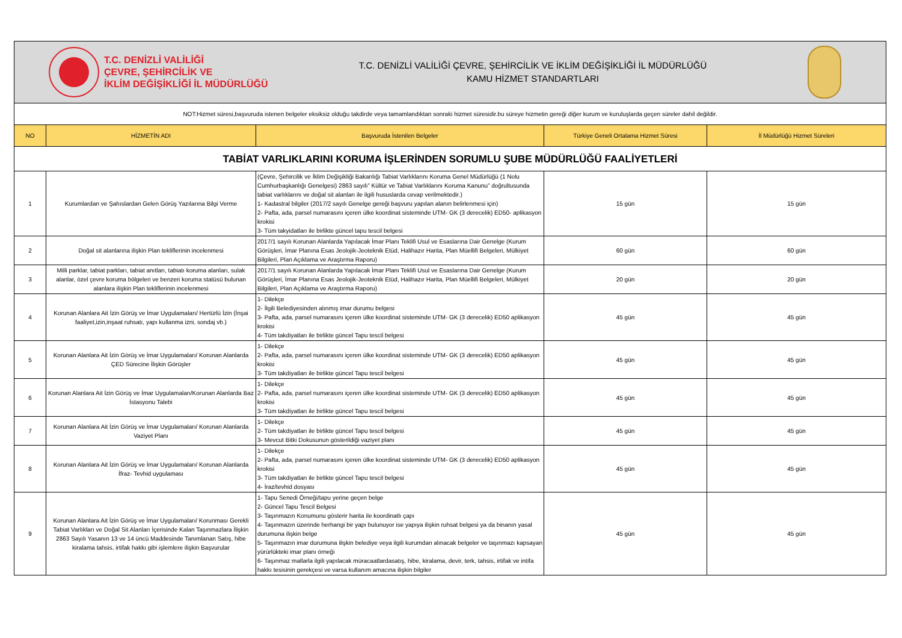| T.C. DENİZLİ VALİLİĞİ ÇEVRE, ŞEHİRCİLİK VE İKLİM DEĞİŞİKLİĞİ İL MÜDÜRLÜĞÜ T.C. DENİZLİ VALİLİĞİ ÇEVRE, ŞEHİRCİLİK VE İKLİM DEĞİŞİKLİĞİ İL MÜDÜRLÜĞÜ KAMU HİZMET STANDARTLARI | | | | |
| NOT:Hizmet süresi,başvuruda istenen belgeler eksiksiz olduğu takdirde veya tamamlandıktan sonraki hizmet süresidir.bu süreye hizmetin gereği diğer kurum ve kuruluşlarda geçen süreler dahil değildir. | | | | |
| NO | HİZMETİN ADI | Başvuruda İstenilen Belgeler | Türkiye Geneli Ortalama Hizmet Süresi | İl Müdürlüğü Hizmet Süreleri |
| TABİAT VARLIKLARINI KORUMA İŞLERİNDEN SORUMLU ŞUBE MÜDÜRLÜĞÜ FAALİYETLERİ | | | | |
| 1 | Kurumlardan ve Şahıslardan Gelen Görüş Yazılarına Bilgi Verme | (Çevre, Şehircilik ve İklim Değişikliği Bakanlığı Tabiat Varlıklarını Koruma Genel Müdürlüğü (1 Nolu Cumhurbaşkanlığı Genelgesi) 2863 sayılı” Kültür ve Tabiat Varlıklarını Koruma Kanunu” doğrultusunda tabiat varlıklarını ve doğal sit alanları ile ilgili hususlarda cevap verilmektedir.) 1- Kadastral bilgiler (2017/2 sayılı Genelge gereği başvuru yapılan alanın belirlenmesi için) 2- Pafta, ada, parsel numarasını içeren ülke koordinat sisteminde UTM- GK (3 derecelik) ED50- aplikasyon krokisi 3- Tüm takyidatları ile birlikte güncel tapu tescil belgesi | 15 gün | 15 gün |
| 2 | Doğal sit alanlarına ilişkin Plan tekliflerinin incelenmesi | 2017/1 sayılı Korunan Alanlarda Yapılacak İmar Planı Teklifi Usul ve Esaslarına Dair Genelge (Kurum Görüşleri, İmar Planına Esas Jeolojik-Jeoteknik Etüd, Halihazır Harita, Plan Müellifi Belgeleri, Mülkiyet Bilgileri, Plan Açıklama ve Araştırma Raporu) | 60 gün | 60 gün |
| 3 | Milli parklar, tabiat parkları, tabiat anıtları, tabiatı koruma alanları, sulak alanlar, özel çevre koruma bölgeleri ve benzeri koruma statüsü bulunan alanlara ilişkin Plan tekliflerinin incelenmesi | 2017/1 sayılı Korunan Alanlarda Yapılacak İmar Planı Teklifi Usul ve Esaslarına Dair Genelge (Kurum Görüşleri, İmar Planına Esas Jeolojik-Jeoteknik Etüd, Halihazır Harita, Plan Müellifi Belgeleri, Mülkiyet Bilgileri, Plan Açıklama ve Araştırma Raporu) | 20 gün | 20 gün |
| 4 | Korunan Alanlara Ait İzin Görüş ve İmar Uygulamaları/ Hertürlü İzin (İnşai faaliyet,izin,inşaat ruhsatı, yapı kullanma izni, sondaj vb.) | 1- Dilekçe 2- İlgili Belediyesinden alınmış imar durumu belgesi 3- Pafta, ada, parsel numarasını içeren ülke koordinat sisteminde UTM- GK (3 derecelik) ED50 aplikasyon krokisi 4- Tüm takdiyatları ile birlikte güncel Tapu tescil belgesi | 45 gün | 45 gün |
| 5 | Korunan Alanlara Ait İzin Görüş ve İmar Uygulamaları/ Korunan Alanlarda ÇED Sürecine İlişkin Görüşler | 1- Dilekçe 2- Pafta, ada, parsel numarasını içeren ülke koordinat sisteminde UTM- GK (3 derecelik) ED50 aplikasyon krokisi 3- Tüm takdiyatları ile birlikte güncel Tapu tescil belgesi | 45 gün | 45 gün |
| 6 | Korunan Alanlara Ait İzin Görüş ve İmar Uygulamaları/Korunan Alanlarda Baz İstasyonu Talebi | 1- Dilekçe 2- Pafta, ada, parsel numarasını içeren ülke koordinat sisteminde UTM- GK (3 derecelik) ED50 aplikasyon krokisi 3- Tüm takdiyatları ile birlikte güncel Tapu tescil belgesi | 45 gün | 45 gün |
| 7 | Korunan Alanlara Ait İzin Görüş ve İmar Uygulamaları/ Korunan Alanlarda Vaziyet Planı | 1- Dilekçe 2- Tüm takdiyatları ile birlikte güncel Tapu tescil belgesi 3- Mevcut Bitki Dokusunun gösterildiği vaziyet planı | 45 gün | 45 gün |
| 8 | Korunan Alanlara Ait İzin Görüş ve İmar Uygulamaları/ Korunan Alanlarda İfraz- Tevhid uygulaması | 1- Dilekçe 2- Pafta, ada, parsel numarasını içeren ülke koordinat sisteminde UTM- GK (3 derecelik) ED50 aplikasyon krokisi 3- Tüm takdiyatları ile birlikte güncel Tapu tescil belgesi 4- İraz/tevhid dosyası | 45 gün | 45 gün |
| 9 | Korunan Alanlara Ait İzin Görüş ve İmar Uygulamaları/ Korunması Gerekli Tabiat Varlıkları ve Doğal Sit Alanları İçerisinde Kalan Taşınmazlara İlişkin 2863 Sayılı Yasanın 13 ve 14 üncü Maddesinde Tanımlanan Satış, hibe kiralama tahsis, irtifak hakkı gibi işlemlere ilişkin Başvurular | 1- Tapu Senedi Örneği/tapu yerine geçen belge 2- Güncel Tapu Tescil Belgesi 3- Taşınmazın Konumunu gösterir harita ile koordinatlı çapı 4- Taşınmazın üzerinde herhangi bir yapı bulunuyor ise yapıya ilişkin ruhsat belgesi ya da binanın yasal durumuna ilişkin belge 5- Taşınmazın imar durumuna ilişkin belediye veya ilgili kurumdan alınacak belgeler ve taşınmazı kapsayan yürürlükteki imar planı örneği 6- Taşınmaz mallarla ilgili yapılacak müracaatlardasatış, hibe, kiralama, devir, terk, tahsis, irtifak ve intifa hakkı tesisinin gerekçesi ve varsa kullanım amacına ilişkin bilgiler | 45 gün | 45 gün |